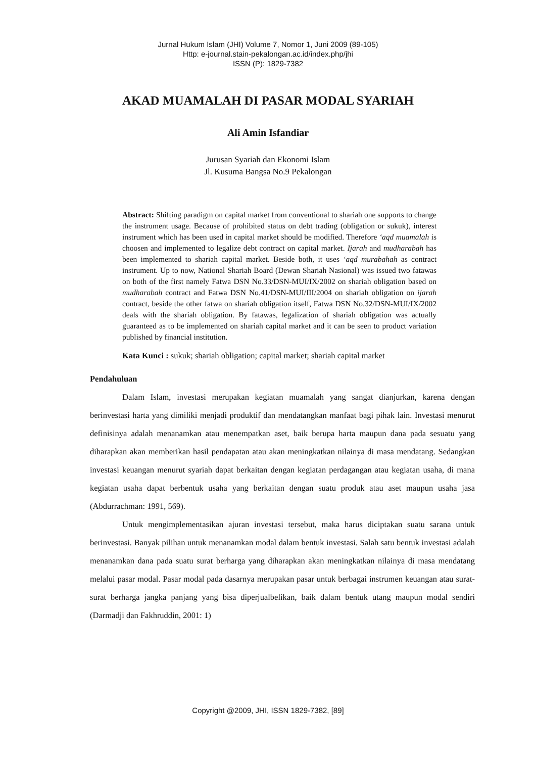Jurnal Hukum Islam (JHI) Volume 7, Nomor 1, Juni 2009 (89-105)
Http: e-journal.stain-pekalongan.ac.id/index.php/jhi
ISSN (P): 1829-7382
AKAD MUAMALAH DI PASAR MODAL SYARIAH
Ali Amin Isfandiar
Jurusan Syariah dan Ekonomi Islam
Jl. Kusuma Bangsa No.9 Pekalongan
Abstract: Shifting paradigm on capital market from conventional to shariah one supports to change the instrument usage. Because of prohibited status on debt trading (obligation or sukuk), interest instrument which has been used in capital market should be modified. Therefore ‘aqd muamalah is choosen and implemented to legalize debt contract on capital market. Ijarah and mudharabah has been implemented to shariah capital market. Beside both, it uses ‘aqd murabahah as contract instrument. Up to now, National Shariah Board (Dewan Shariah Nasional) was issued two fatawas on both of the first namely Fatwa DSN No.33/DSN-MUI/IX/2002 on shariah obligation based on mudharabah contract and Fatwa DSN No.41/DSN-MUI/III/2004 on shariah obligation on ijarah contract, beside the other fatwa on shariah obligation itself, Fatwa DSN No.32/DSN-MUI/IX/2002 deals with the shariah obligation. By fatawas, legalization of shariah obligation was actually guaranteed as to be implemented on shariah capital market and it can be seen to product variation published by financial institution.
Kata Kunci : sukuk; shariah obligation; capital market; shariah capital market
Pendahuluan
Dalam Islam, investasi merupakan kegiatan muamalah yang sangat dianjurkan, karena dengan berinvestasi harta yang dimiliki menjadi produktif dan mendatangkan manfaat bagi pihak lain. Investasi menurut definisinya adalah menanamkan atau menempatkan aset, baik berupa harta maupun dana pada sesuatu yang diharapkan akan memberikan hasil pendapatan atau akan meningkatkan nilainya di masa mendatang. Sedangkan investasi keuangan menurut syariah dapat berkaitan dengan kegiatan perdagangan atau kegiatan usaha, di mana kegiatan usaha dapat berbentuk usaha yang berkaitan dengan suatu produk atau aset maupun usaha jasa (Abdurrachman: 1991, 569).
Untuk mengimplementasikan ajuran investasi tersebut, maka harus diciptakan suatu sarana untuk berinvestasi. Banyak pilihan untuk menanamkan modal dalam bentuk investasi. Salah satu bentuk investasi adalah menanamkan dana pada suatu surat berharga yang diharapkan akan meningkatkan nilainya di masa mendatang melalui pasar modal. Pasar modal pada dasarnya merupakan pasar untuk berbagai instrumen keuangan atau surat-surat berharga jangka panjang yang bisa diperjualbelikan, baik dalam bentuk utang maupun modal sendiri (Darmadji dan Fakhruddin, 2001: 1)
Copyright @2009, JHI, ISSN 1829-7382, [89]